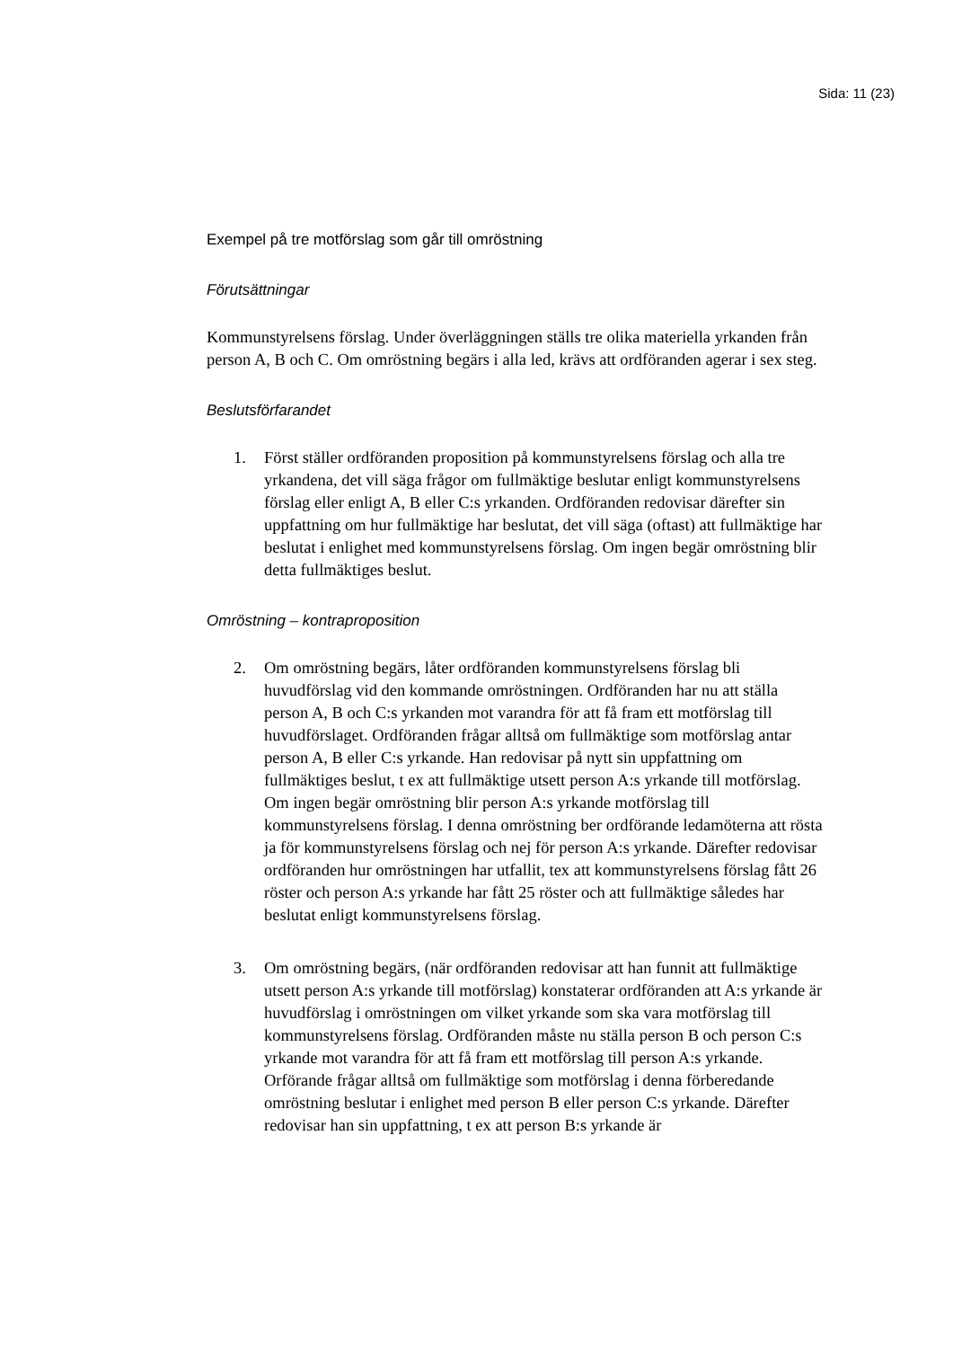Sida: 11 (23)
Exempel på tre motförslag som går till omröstning
Förutsättningar
Kommunstyrelsens förslag. Under överläggningen ställs tre olika materiella yrkanden från person A, B och C. Om omröstning begärs i alla led, krävs att ordföranden agerar i sex steg.
Beslutsförfarandet
1. Först ställer ordföranden proposition på kommunstyrelsens förslag och alla tre yrkandena, det vill säga frågor om fullmäktige beslutar enligt kommunstyrelsens förslag eller enligt A, B eller C:s yrkanden. Ordföranden redovisar därefter sin uppfattning om hur fullmäktige har beslutat, det vill säga (oftast) att fullmäktige har beslutat i enlighet med kommunstyrelsens förslag. Om ingen begär omröstning blir detta fullmäktiges beslut.
Omröstning – kontraproposition
2. Om omröstning begärs, låter ordföranden kommunstyrelsens förslag bli huvudförslag vid den kommande omröstningen. Ordföranden har nu att ställa person A, B och C:s yrkanden mot varandra för att få fram ett motförslag till huvudförslaget. Ordföranden frågar alltså om fullmäktige som motförslag antar person A, B eller C:s yrkande. Han redovisar på nytt sin uppfattning om fullmäktiges beslut, t ex att fullmäktige utsett person A:s yrkande till motförslag. Om ingen begär omröstning blir person A:s yrkande motförslag till kommunstyrelsens förslag. I denna omröstning ber ordförande ledamöterna att rösta ja för kommunstyrelsens förslag och nej för person A:s yrkande. Därefter redovisar ordföranden hur omröstningen har utfallit, tex att kommunstyrelsens förslag fått 26 röster och person A:s yrkande har fått 25 röster och att fullmäktige således har beslutat enligt kommunstyrelsens förslag.
3. Om omröstning begärs, (när ordföranden redovisar att han funnit att fullmäktige utsett person A:s yrkande till motförslag) konstaterar ordföranden att A:s yrkande är huvudförslag i omröstningen om vilket yrkande som ska vara motförslag till kommunstyrelsens förslag. Ordföranden måste nu ställa person B och person C:s yrkande mot varandra för att få fram ett motförslag till person A:s yrkande. Orförande frågar alltså om fullmäktige som motförslag i denna förberedande omröstning beslutar i enlighet med person B eller person C:s yrkande. Därefter redovisar han sin uppfattning, t ex att person B:s yrkande är